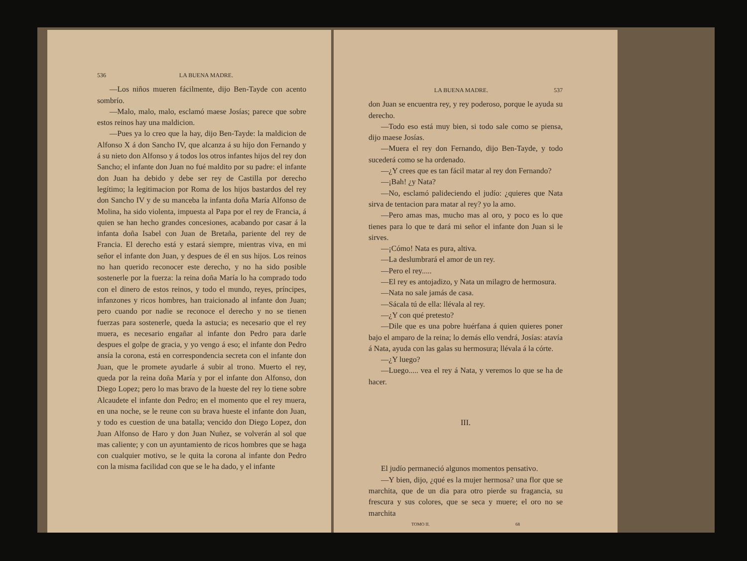536 LA BUENA MADRE.
—Los niños mueren fácilmente, dijo Ben-Tayde con acento sombrío.
—Malo, malo, malo, esclamó maese Josías; parece que sobre estos reinos hay una maldicion.
—Pues ya lo creo que la hay, dijo Ben-Tayde: la maldicion de Alfonso X á don Sancho IV, que alcanza á su hijo don Fernando y á su nieto don Alfonso y á todos los otros infantes hijos del rey don Sancho; el infante don Juan no fué maldito por su padre: el infante don Juan ha debido y debe ser rey de Castilla por derecho legítimo; la legitimacion por Roma de los hijos bastardos del rey don Sancho IV y de su manceba la infanta doña María Alfonso de Molina, ha sido violenta, impuesta al Papa por el rey de Francia, á quien se han hecho grandes concesiones, acabando por casar á la infanta doña Isabel con Juan de Bretaña, pariente del rey de Francia. El derecho está y estará siempre, mientras viva, en mi señor el infante don Juan, y despues de él en sus hijos. Los reinos no han querido reconocer este derecho, y no ha sido posible sostenerle por la fuerza: la reina doña María lo ha comprado todo con el dinero de estos reinos, y todo el mundo, reyes, príncipes, infanzones y ricos hombres, han traicionado al infante don Juan; pero cuando por nadie se reconoce el derecho y no se tienen fuerzas para sostenerle, queda la astucia; es necesario que el rey muera, es necesario engañar al infante don Pedro para darle despues el golpe de gracia, y yo vengo á eso; el infante don Pedro ansía la corona, está en correspondencia secreta con el infante don Juan, que le promete ayudarle á subir al trono. Muerto el rey, queda por la reina doña María y por el infante don Alfonso, don Diego Lopez; pero lo mas bravo de la hueste del rey lo tiene sobre Alcaudete el infante don Pedro; en el momento que el rey muera, en una noche, se le reune con su brava hueste el infante don Juan, y todo es cuestion de una batalla; vencido don Diego Lopez, don Juan Alfonso de Haro y don Juan Nuñez, se volverán al sol que mas caliente; y con un ayuntamiento de ricos hombres que se haga con cualquier motivo, se le quita la corona al infante don Pedro con la misma facilidad con que se le ha dado, y el infante
LA BUENA MADRE. 537
don Juan se encuentra rey, y rey poderoso, porque le ayuda su derecho.
—Todo eso está muy bien, si todo sale como se piensa, dijo maese Josías.
—Muera el rey don Fernando, dijo Ben-Tayde, y todo sucederá como se ha ordenado.
—¿Y crees que es tan fácil matar al rey don Fernando?
—¡Bah! ¿y Nata?
—No, esclamó palideciendo el judío: ¿quieres que Nata sirva de tentacion para matar al rey? yo la amo.
—Pero amas mas, mucho mas al oro, y poco es lo que tienes para lo que te dará mi señor el infante don Juan si le sirves.
—¡Cómo! Nata es pura, altiva.
—La deslumbrará el amor de un rey.
—Pero el rey.....
—El rey es antojadizo, y Nata un milagro de hermosura.
—Nata no sale jamás de casa.
—Sácala tú de ella: llévala al rey.
—¿Y con qué pretesto?
—Dile que es una pobre huérfana á quien quieres poner bajo el amparo de la reina; lo demás ello vendrá, Josías: atavía á Nata, ayuda con las galas su hermosura; llévala á la córte.
—¿Y luego?
—Luego..... vea el rey á Nata, y veremos lo que se ha de hacer.
III.
El judío permaneció algunos momentos pensativo.
—Y bien, dijo, ¿qué es la mujer hermosa? una flor que se marchita, que de un dia para otro pierde su fragancia, su frescura y sus colores, que se seca y muere; el oro no se marchita
TOMO II. 68